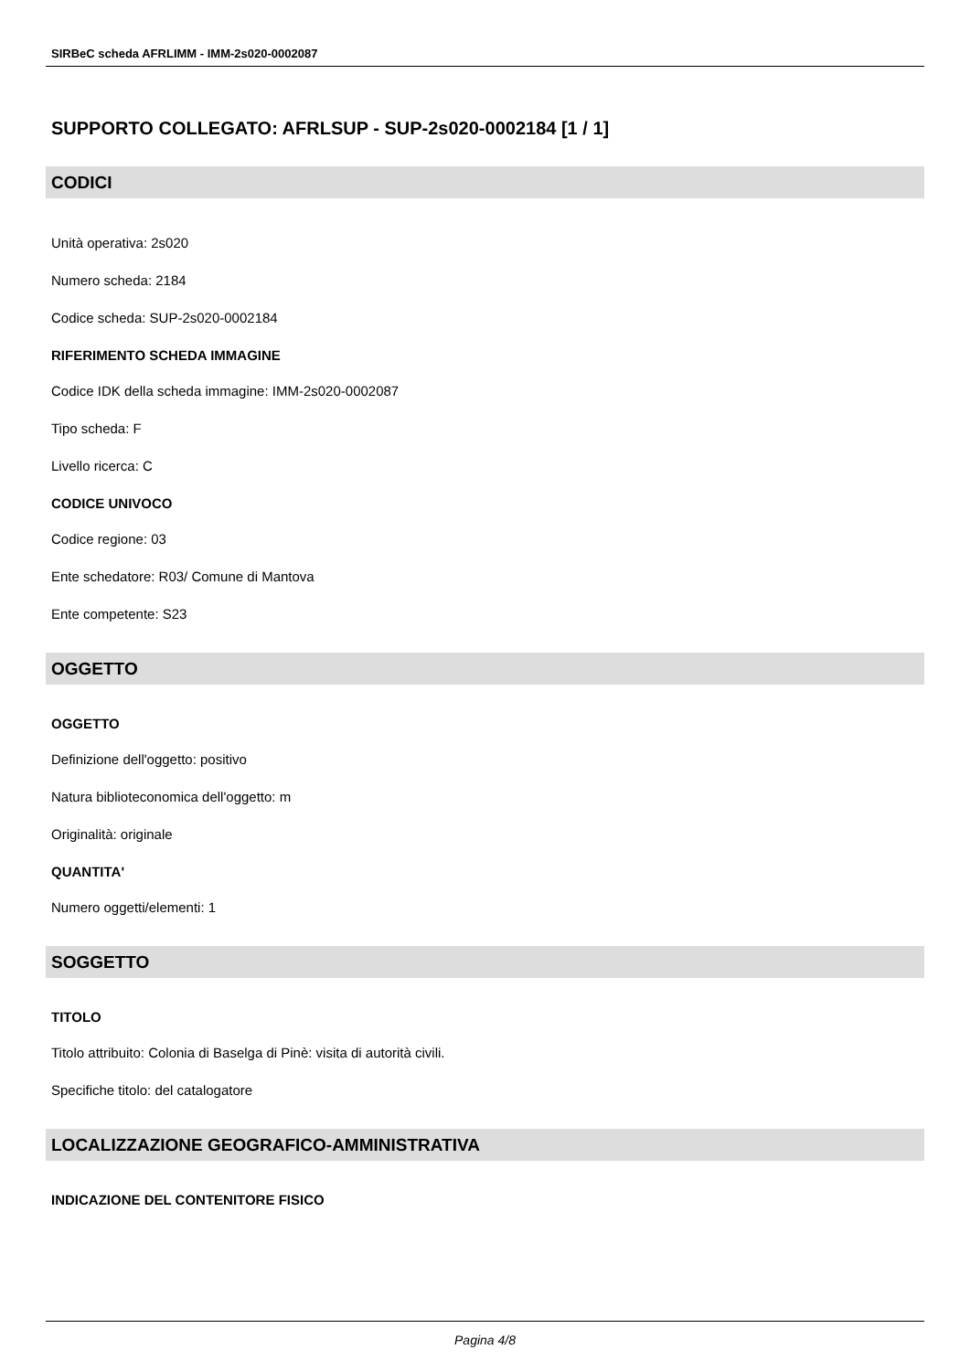SIRBeC scheda AFRLIMM - IMM-2s020-0002087
SUPPORTO COLLEGATO: AFRLSUP - SUP-2s020-0002184 [1 / 1]
CODICI
Unità operativa: 2s020
Numero scheda: 2184
Codice scheda: SUP-2s020-0002184
RIFERIMENTO SCHEDA IMMAGINE
Codice IDK della scheda immagine: IMM-2s020-0002087
Tipo scheda: F
Livello ricerca: C
CODICE UNIVOCO
Codice regione: 03
Ente schedatore: R03/ Comune di Mantova
Ente competente: S23
OGGETTO
OGGETTO
Definizione dell'oggetto: positivo
Natura biblioteconomica dell'oggetto: m
Originalità: originale
QUANTITA'
Numero oggetti/elementi: 1
SOGGETTO
TITOLO
Titolo attribuito: Colonia di Baselga di Pinè: visita di autorità civili.
Specifiche titolo: del catalogatore
LOCALIZZAZIONE GEOGRAFICO-AMMINISTRATIVA
INDICAZIONE DEL CONTENITORE FISICO
Pagina 4/8